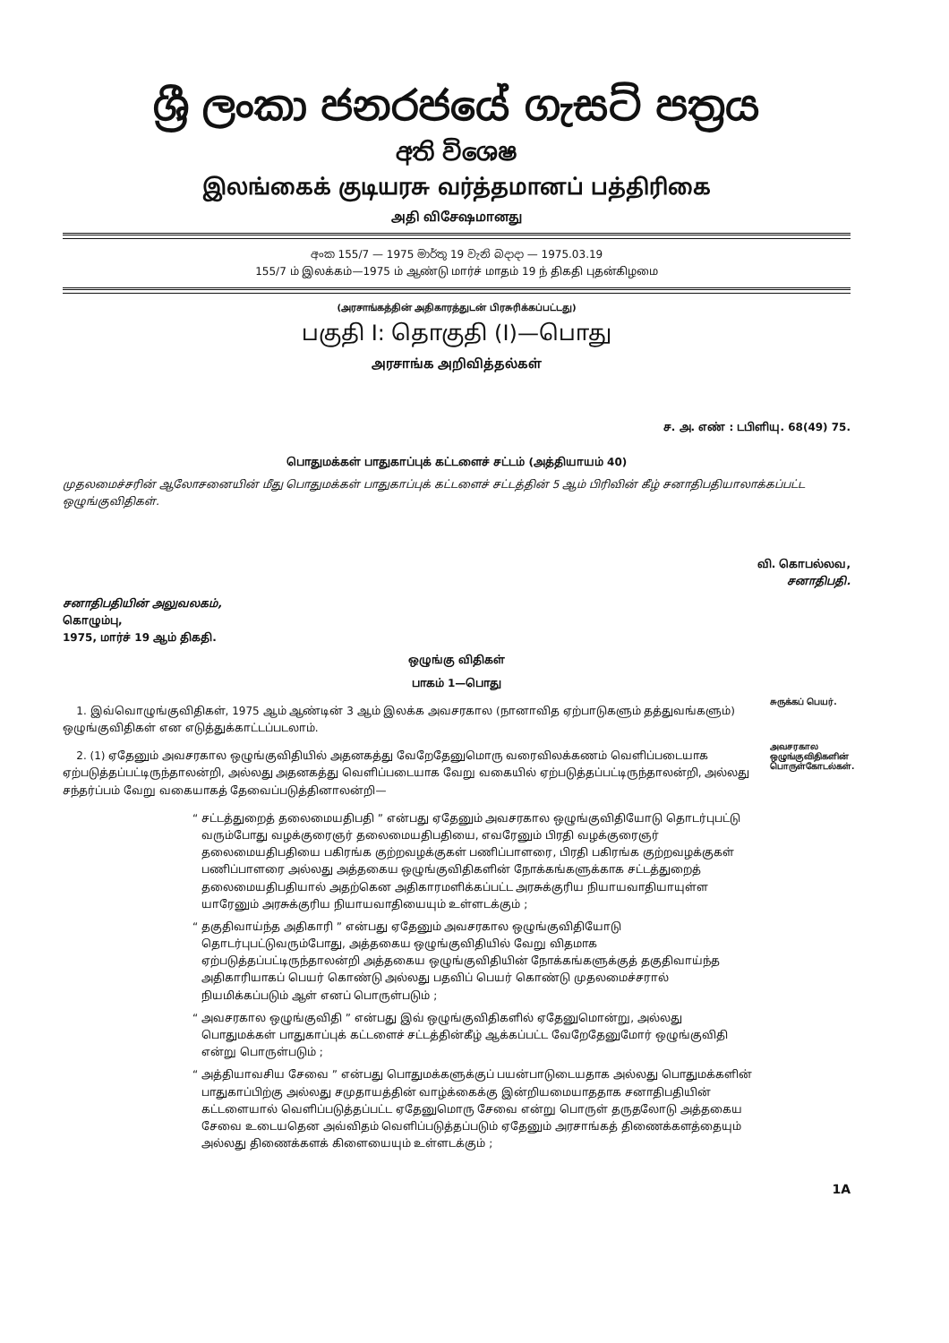ශ්‍රී ලංකා ජනරජයේ ගැසට් පත්‍රය
අති විශෙෂ
இலங்கைக் குடியரசு வர்த்தமானப் பத்திரிகை
அதி விசேஷமானது
අංක 155/7 — 1975 මාර්තු 19 වැනි බදාදා — 1975.03.19
155/7 ம் இலக்கம்—1975 ம் ஆண்டு மார்ச் மாதம் 19 ந் திகதி புதன்கிழமை
(அரசாங்கத்தின் அதிகாரத்துடன் பிரசுரிக்கப்பட்டது)
பகுதி I: தொகுதி (I)—பொது
அரசாங்க அறிவித்தல்கள்
ச. அ. எண் : டபிளியு. 68(49) 75.
பொதுமக்கள் பாதுகாப்புக் கட்டளைச் சட்டம் (அத்தியாயம் 40)
முதலமைச்சரின் ஆலோசனையின் மீது பொதுமக்கள் பாதுகாப்புக் கட்டளைச் சட்டத்தின் 5 ஆம் பிரிவின் கீழ் சனாதிபதியாலாக்கப்பட்ட ஒழுங்குவிதிகள்.
வி. கொபல்லவ,
சனாதிபதி.
சனாதிபதியின் அலுவலகம்,
கொழும்பு,
1975, மார்ச் 19 ஆம் திகதி.
ஒழுங்கு விதிகள்
பாகம் 1—பொது
1. இவ்வொழுங்குவிதிகள், 1975 ஆம் ஆண்டின் 3 ஆம் இலக்க அவசரகால (நானாவித ஏற்பாடுகளும் தத்துவங்களும்) ஒழுங்குவிதிகள் என எடுத்துக்காட்டப்படலாம்.
சுருக்கப் பெயர்.
2. (1) ஏதேனும் அவசரகால ஒழுங்குவிதியில் அதனகத்து வேறேதேனுமொரு வரைவிலக்கணம் வெளிப்படையாக ஏற்படுத்தப்பட்டிருந்தாலன்றி, அல்லது அதனகத்து வெளிப்படையாக வேறு வகையில் ஏற்படுத்தப்பட்டிருந்தாலன்றி, அல்லது சந்தர்ப்பம் வேறு வகையாகத் தேவைப்படுத்தினாலன்றி—
அவசரகால ஒழுங்குவிதிகளின் பொருள்கோடல்கள்.
“ சட்டத்துறைத் தலைமையதிபதி ” என்பது ஏதேனும் அவசரகால ஒழுங்குவிதியோடு தொடர்புபட்டு வரும்போது வழக்குரைஞர் தலைமையதிபதியை, எவரேனும் பிரதி வழக்குரைஞர் தலைமையதிபதியை பகிரங்க குற்றவழக்குகள் பணிப்பாளரை, பிரதி பகிரங்க குற்றவழக்குகள் பணிப்பாளரை அல்லது அத்தகைய ஒழுங்குவிதிகளின் நோக்கங்களுக்காக சட்டத்துறைத் தலைமையதிபதியால் அதற்கென அதிகாரமளிக்கப்பட்ட அரசுக்குரிய நியாயவாதியாயுள்ள யாரேனும் அரசுக்குரிய நியாயவாதியையும் உள்ளடக்கும் ;
“ தகுதிவாய்ந்த அதிகாரி ” என்பது ஏதேனும் அவசரகால ஒழுங்குவிதியோடு தொடர்புபட்டுவரும்போது, அத்தகைய ஒழுங்குவிதியில் வேறு விதமாக ஏற்படுத்தப்பட்டிருந்தாலன்றி அத்தகைய ஒழுங்குவிதியின் நோக்கங்களுக்குத் தகுதிவாய்ந்த அதிகாரியாகப் பெயர் கொண்டு அல்லது பதவிப் பெயர் கொண்டு முதலமைச்சரால் நியமிக்கப்படும் ஆள் எனப் பொருள்படும் ;
“ அவசரகால ஒழுங்குவிதி ” என்பது இவ் ஒழுங்குவிதிகளில் ஏதேனுமொன்று, அல்லது பொதுமக்கள் பாதுகாப்புக் கட்டளைச் சட்டத்தின்கீழ் ஆக்கப்பட்ட வேறேதேனுமோர் ஒழுங்குவிதி என்று பொருள்படும் ;
“ அத்தியாவசிய சேவை ” என்பது பொதுமக்களுக்குப் பயன்பாடுடையதாக அல்லது பொதுமக்களின் பாதுகாப்பிற்கு அல்லது சமுதாயத்தின் வாழ்க்கைக்கு இன்றியமையாததாக சனாதிபதியின் கட்டளையால் வெளிப்படுத்தப்பட்ட ஏதேனுமொரு சேவை என்று பொருள் தருதலோடு அத்தகைய சேவை உடையதென அவ்விதம் வெளிப்படுத்தப்படும் ஏதேனும் அரசாங்கத் திணைக்களத்தையும் அல்லது திணைக்களக் கிளையையும் உள்ளடக்கும் ;
1A